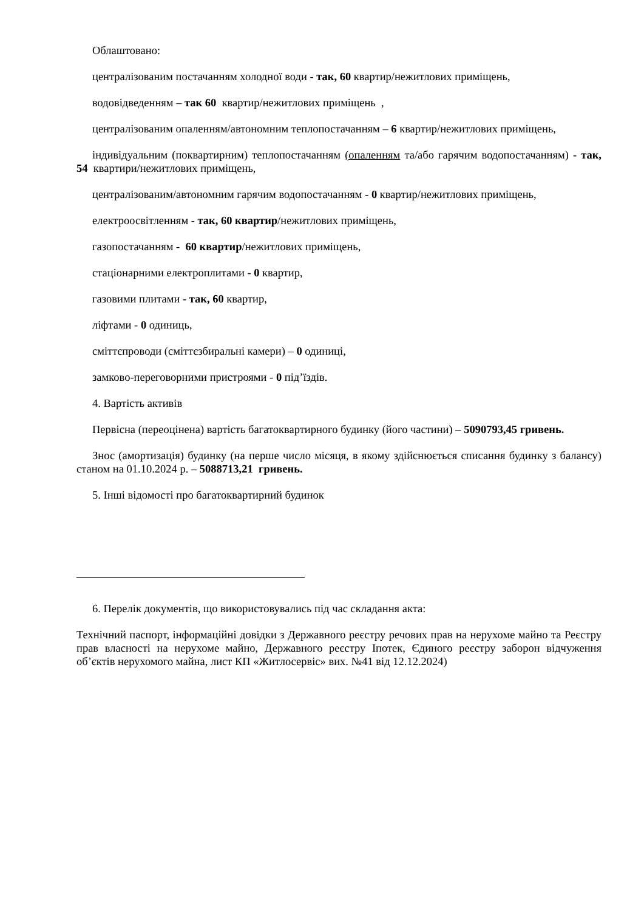Облаштовано:
централізованим постачанням холодної води - так, 60 квартир/нежитлових приміщень,
водовідведенням – так 60 квартир/нежитлових приміщень ,
централізованим опаленням/автономним теплопостачанням – 6 квартир/нежитлових приміщень,
індивідуальним (поквартирним) теплопостачанням (опаленням та/або гарячим водопостачанням) - так, 54 квартири/нежитлових приміщень,
централізованим/автономним гарячим водопостачанням - 0 квартир/нежитлових приміщень,
електроосвітленням - так, 60 квартир/нежитлових приміщень,
газопостачанням - 60 квартир/нежитлових приміщень,
стаціонарними електроплитами - 0 квартир,
газовими плитами - так, 60 квартир,
ліфтами - 0 одиниць,
сміттєпроводи (сміттєзбиральні камери) – 0 одиниці,
замково-переговорними пристроями - 0 під’їздів.
4. Вартість активів
Первісна (переоцінена) вартість багатоквартирного будинку (його частини) – 5090793,45 гривень.
Знос (амортизація) будинку (на перше число місяця, в якому здійснюється списання будинку з балансу) станом на 01.10.2024 р. – 5088713,21 гривень.
5. Інші відомості про багатоквартирний будинок
6. Перелік документів, що використовувались під час складання акта:
Технічний паспорт, інформаційні довідки з Державного реєстру речових прав на нерухоме майно та Реєстру прав власності на нерухоме майно, Державного реєстру Іпотек, Єдиного реєстру заборон відчуження об’єктів нерухомого майна, лист КП «Житлосервіс» вих. №41 від 12.12.2024)